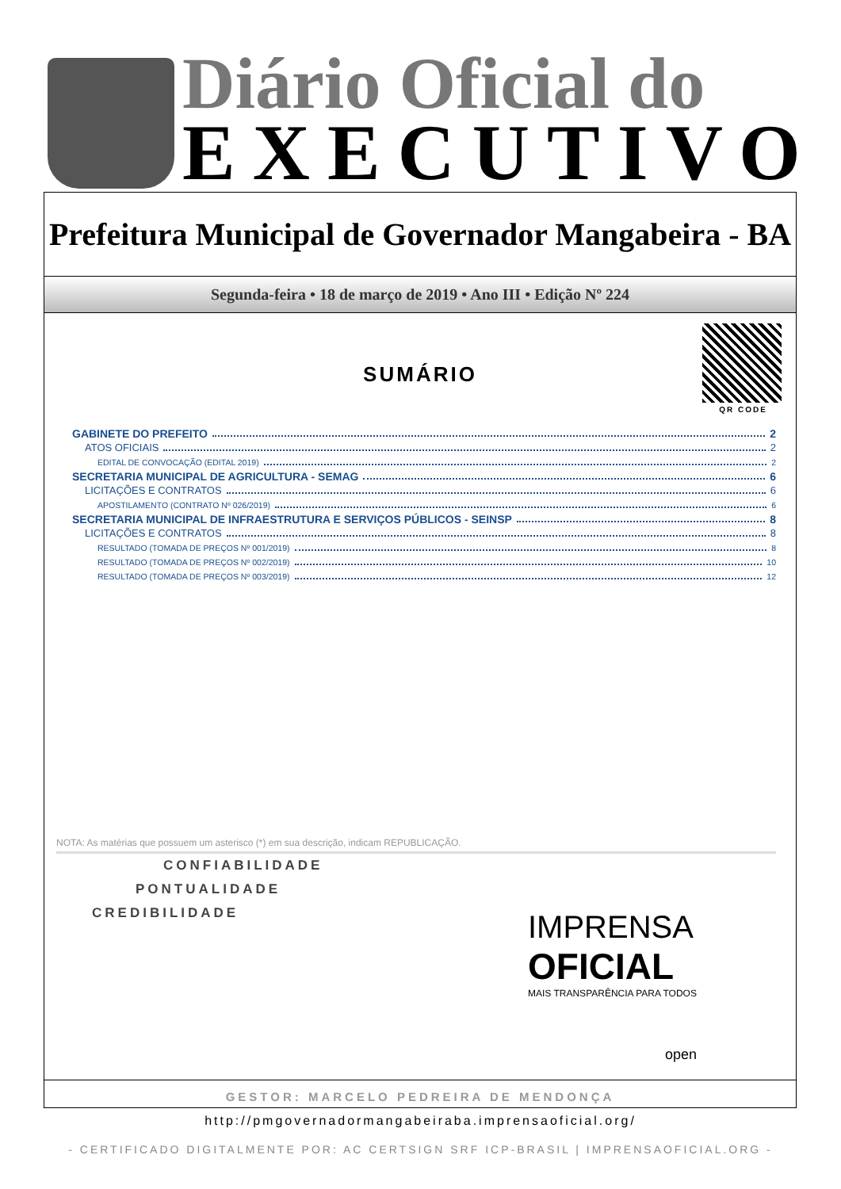Diário Oficial do
EXECUTIVO
Prefeitura Municipal de Governador Mangabeira - BA
Segunda-feira • 18 de março de 2019 • Ano III • Edição Nº 224
QR CODE
SUMÁRIO
GABINETE DO PREFEITO 2
ATOS OFICIAIS 2
EDITAL DE CONVOCAÇÃO (EDITAL 2019) 2
SECRETARIA MUNICIPAL DE AGRICULTURA - SEMAG 6
LICITAÇÕES E CONTRATOS 6
APOSTILAMENTO (CONTRATO Nº 026/2019) 6
SECRETARIA MUNICIPAL DE INFRAESTRUTURA E SERVIÇOS PÚBLICOS - SEINSP 8
LICITAÇÕES E CONTRATOS 8
RESULTADO (TOMADA DE PREÇOS Nº 001/2019) 8
RESULTADO (TOMADA DE PREÇOS Nº 002/2019) 10
RESULTADO (TOMADA DE PREÇOS Nº 003/2019) 12
NOTA: As matérias que possuem um asterisco (*) em sua descrição, indicam REPUBLICAÇÃO.
CONFIABILIDADE
PONTUALIDADE
CREDIBILIDADE
IMPRENSA
OFICIAL
MAIS TRANSPARÊNCIA PARA TODOS
open
GESTOR: MARCELO PEDREIRA DE MENDONÇA
http://pmgovernadormangabeiraba.imprensaoficial.org/
- CERTIFICADO DIGITALMENTE POR: AC CERTSIGN SRF ICP-BRASIL | IMPRENSAOFICIAL.ORG -